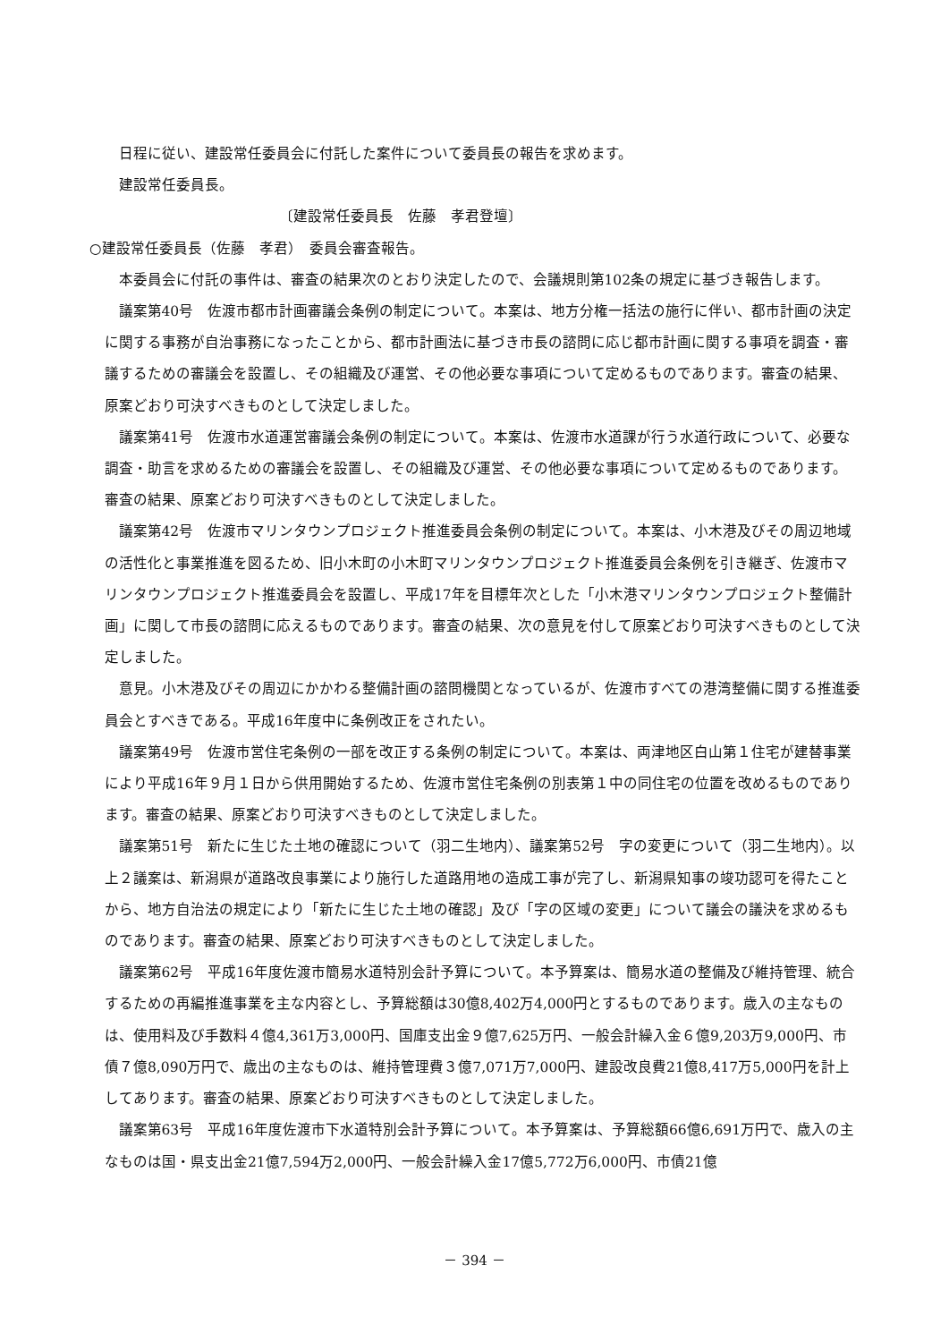日程に従い、建設常任委員会に付託した案件について委員長の報告を求めます。
建設常任委員長。
〔建設常任委員長　佐藤　孝君登壇〕
○建設常任委員長（佐藤　孝君）　委員会審査報告。
本委員会に付託の事件は、審査の結果次のとおり決定したので、会議規則第102条の規定に基づき報告します。
議案第40号　佐渡市都市計画審議会条例の制定について。本案は、地方分権一括法の施行に伴い、都市計画の決定に関する事務が自治事務になったことから、都市計画法に基づき市長の諮問に応じ都市計画に関する事項を調査・審議するための審議会を設置し、その組織及び運営、その他必要な事項について定めるものであります。審査の結果、原案どおり可決すべきものとして決定しました。
議案第41号　佐渡市水道運営審議会条例の制定について。本案は、佐渡市水道課が行う水道行政について、必要な調査・助言を求めるための審議会を設置し、その組織及び運営、その他必要な事項について定めるものであります。審査の結果、原案どおり可決すべきものとして決定しました。
議案第42号　佐渡市マリンタウンプロジェクト推進委員会条例の制定について。本案は、小木港及びその周辺地域の活性化と事業推進を図るため、旧小木町の小木町マリンタウンプロジェクト推進委員会条例を引き継ぎ、佐渡市マリンタウンプロジェクト推進委員会を設置し、平成17年を目標年次とした「小木港マリンタウンプロジェクト整備計画」に関して市長の諮問に応えるものであります。審査の結果、次の意見を付して原案どおり可決すべきものとして決定しました。
意見。小木港及びその周辺にかかわる整備計画の諮問機関となっているが、佐渡市すべての港湾整備に関する推進委員会とすべきである。平成16年度中に条例改正をされたい。
議案第49号　佐渡市営住宅条例の一部を改正する条例の制定について。本案は、両津地区白山第１住宅が建替事業により平成16年９月１日から供用開始するため、佐渡市営住宅条例の別表第１中の同住宅の位置を改めるものであります。審査の結果、原案どおり可決すべきものとして決定しました。
議案第51号　新たに生じた土地の確認について（羽二生地内）、議案第52号　字の変更について（羽二生地内）。以上２議案は、新潟県が道路改良事業により施行した道路用地の造成工事が完了し、新潟県知事の竣功認可を得たことから、地方自治法の規定により「新たに生じた土地の確認」及び「字の区域の変更」について議会の議決を求めるものであります。審査の結果、原案どおり可決すべきものとして決定しました。
議案第62号　平成16年度佐渡市簡易水道特別会計予算について。本予算案は、簡易水道の整備及び維持管理、統合するための再編推進事業を主な内容とし、予算総額は30億8,402万4,000円とするものであります。歳入の主なものは、使用料及び手数料４億4,361万3,000円、国庫支出金９億7,625万円、一般会計繰入金６億9,203万9,000円、市債７億8,090万円で、歳出の主なものは、維持管理費３億7,071万7,000円、建設改良費21億8,417万5,000円を計上してあります。審査の結果、原案どおり可決すべきものとして決定しました。
議案第63号　平成16年度佐渡市下水道特別会計予算について。本予算案は、予算総額66億6,691万円で、歳入の主なものは国・県支出金21億7,594万2,000円、一般会計繰入金17億5,772万6,000円、市債21億
－ 394 －